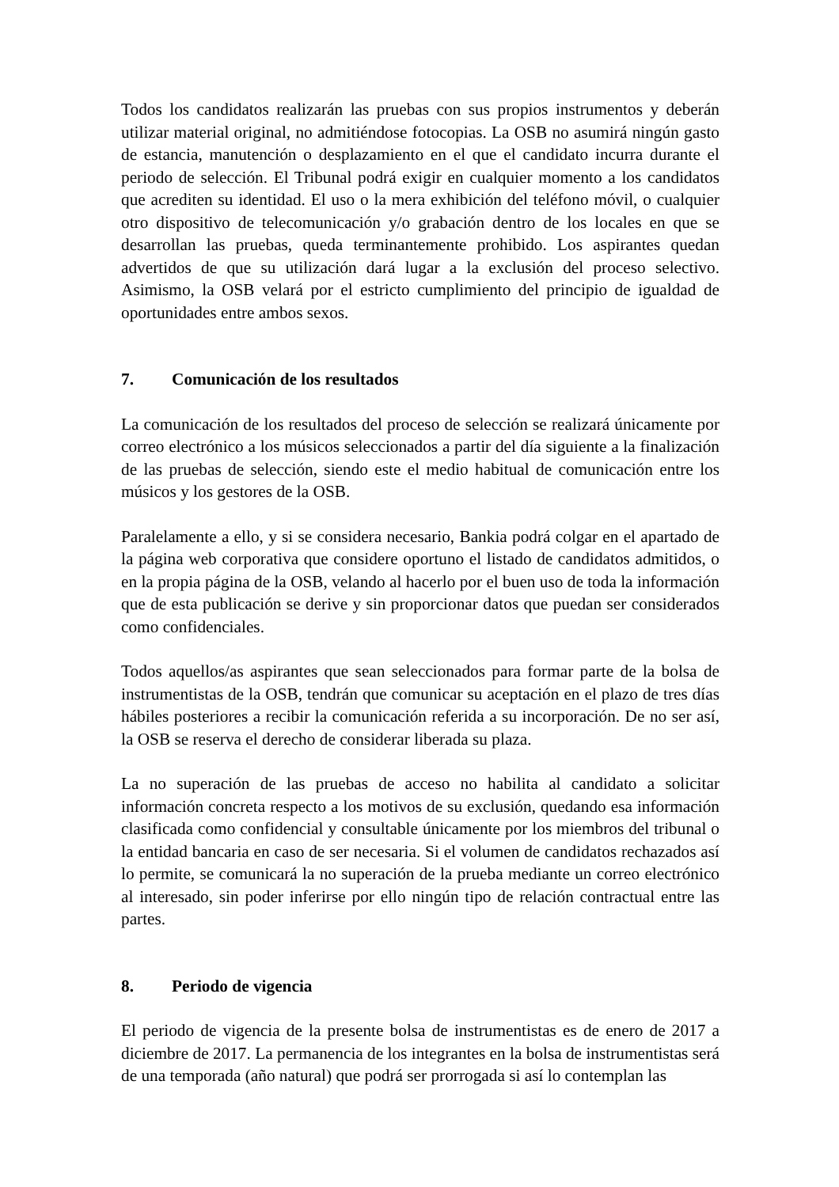Todos los candidatos realizarán las pruebas con sus propios instrumentos y deberán utilizar material original, no admitiéndose fotocopias. La OSB no asumirá ningún gasto de estancia, manutención o desplazamiento en el que el candidato incurra durante el periodo de selección. El Tribunal podrá exigir en cualquier momento a los candidatos que acrediten su identidad. El uso o la mera exhibición del teléfono móvil, o cualquier otro dispositivo de telecomunicación y/o grabación dentro de los locales en que se desarrollan las pruebas, queda terminantemente prohibido. Los aspirantes quedan advertidos de que su utilización dará lugar a la exclusión del proceso selectivo. Asimismo, la OSB velará por el estricto cumplimiento del principio de igualdad de oportunidades entre ambos sexos.
7. Comunicación de los resultados
La comunicación de los resultados del proceso de selección se realizará únicamente por correo electrónico a los músicos seleccionados a partir del día siguiente a la finalización de las pruebas de selección, siendo este el medio habitual de comunicación entre los músicos y los gestores de la OSB.
Paralelamente a ello, y si se considera necesario, Bankia podrá colgar en el apartado de la página web corporativa que considere oportuno el listado de candidatos admitidos, o en la propia página de la OSB, velando al hacerlo por el buen uso de toda la información que de esta publicación se derive y sin proporcionar datos que puedan ser considerados como confidenciales.
Todos aquellos/as aspirantes que sean seleccionados para formar parte de la bolsa de instrumentistas de la OSB, tendrán que comunicar su aceptación en el plazo de tres días hábiles posteriores a recibir la comunicación referida a su incorporación. De no ser así, la OSB se reserva el derecho de considerar liberada su plaza.
La no superación de las pruebas de acceso no habilita al candidato a solicitar información concreta respecto a los motivos de su exclusión, quedando esa información clasificada como confidencial y consultable únicamente por los miembros del tribunal o la entidad bancaria en caso de ser necesaria. Si el volumen de candidatos rechazados así lo permite, se comunicará la no superación de la prueba mediante un correo electrónico al interesado, sin poder inferirse por ello ningún tipo de relación contractual entre las partes.
8. Periodo de vigencia
El periodo de vigencia de la presente bolsa de instrumentistas es de enero de 2017 a diciembre de 2017. La permanencia de los integrantes en la bolsa de instrumentistas será de una temporada (año natural) que podrá ser prorrogada si así lo contemplan las